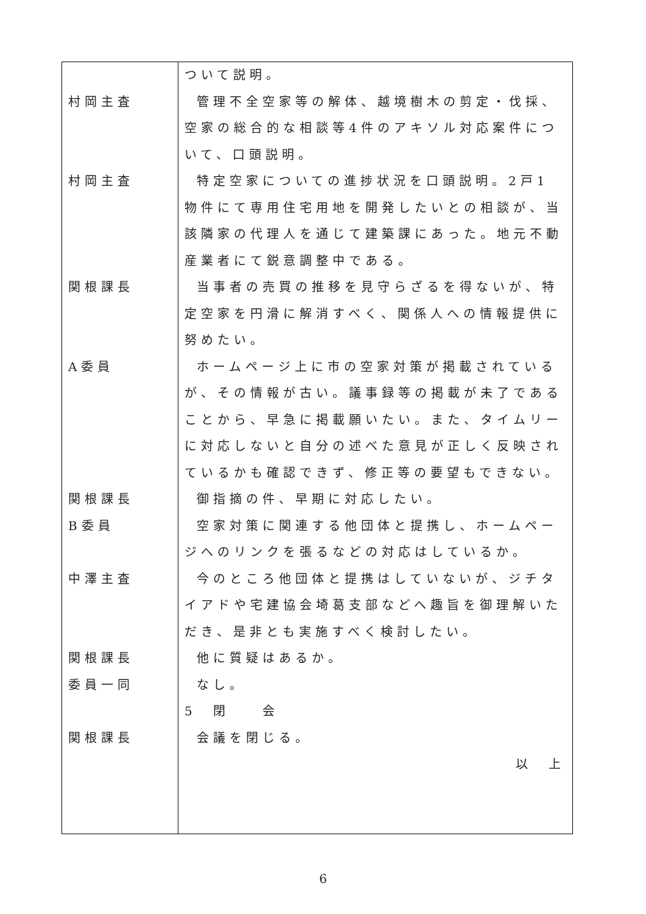| 村岡主査 村岡主査 関根課長 A委員 関根課長 B委員 中澤主査 関根課長 委員一同 関根課長 | ついて説明。 管理不全空家等の解体、越境樹木の剪定・伐採、空家の総合的な相談等4件のアキソル対応案件について、口頭説明。 特定空家についての進捗状況を口頭説明。2戸1物件にて専用住宅用地を開発したいとの相談が、当該隣家の代理人を通じて建築課にあった。地元不動産業者にて鋭意調整中である。 当事者の売買の推移を見守らざるを得ないが、特定空家を円滑に解消すべく、関係人への情報提供に努めたい。 ホームページ上に市の空家対策が掲載されているが、その情報が古い。議事録等の掲載が未了であることから、早急に掲載願いたい。また、タイムリーに対応しないと自分の述べた意見が正しく反映されているかも確認できず、修正等の要望もできない。 御指摘の件、早期に対応したい。 空家対策に関連する他団体と提携し、ホームページへのリンクを張るなどの対応はしているか。 今のところ他団体と提携はしていないが、ジチタイアドや宅建協会埼葛支部などへ趣旨を御理解いただき、是非とも実施すべく検討したい。 他に質疑はあるか。 なし。 5 閉 会 会議を閉じる。 以 上 |
6